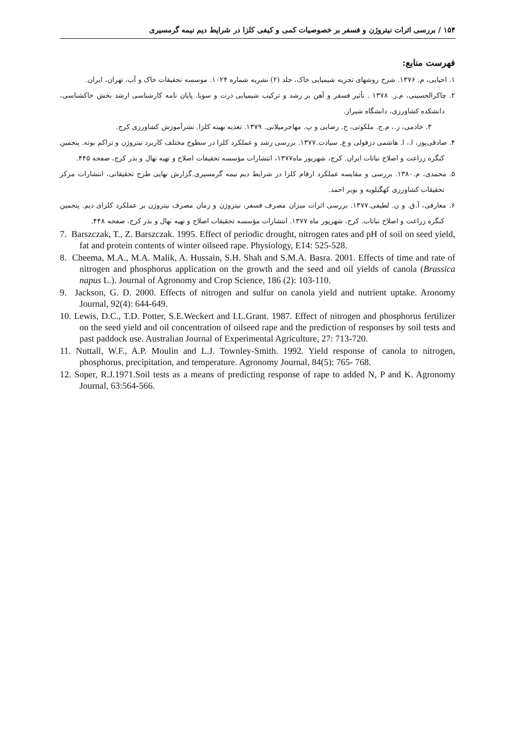۱۵۴ / بررسی اثرات نیتروژن و فسفر بر خصوصیات کمی و کیفی کلزا در شرایط دیم نیمه گرمسیری
فهرست منابع:
۱. احیایی، م. ۱۳۷۶. شرح روشهای تجزیه شیمیایی خاک، جلد (۲) نشریه شماره ۱۰۲۴. موسسه تحقیقات خاک و آب، تهران، ایران.
۲. چاکرالحسینی، م.ر. ۱۳۷۸ . تأثیر فسفر و آهن بر رشد و ترکیب شیمیایی ذرت و سویا. پایان نامه کارشناسی ارشد بخش خاکشناسی، دانشکده کشاورزی، دانشگاه شیراز.
۳. خادمی، ز.، م.ج. ملکوتی، ح. رضایی و پ. مهاجرمیلانی. ۱۳۷۹. تغذیه بهینه کلزا. نشرآموزش کشاورزی کرج.
۴. صادقی‌پور، ا.، ا. هاشمی دزفولی و ع. سیادت.۱۳۷۷. بررسی رشد و عملکرد کلزا در سطوح مختلف کاربرد نیتروژن و تراکم بوته. پنجمین کنگره زراعت و اصلاح نباتات ایران. کرج، شهریور ماه۱۳۷۷، انتشارات مؤسسه تحقیقات اصلاح و تهیه نهال و بذر کرج، صفحه ۴۴۵.
۵. محمدی، م.۱۳۸۰. بررسی و مقایسه عملکرد ارقام کلزا در شرایط دیم نیمه گرمسیری.گزارش نهایی طرح تحقیقاتی، انتشارات مرکز تحقیقات کشاورزی کهگیلویه و بویر احمد.
۶. معارفی، آ.ق. و ن. لطیفی.۱۳۷۷. بررسی اثرات میزان مصرف فسفر، نیتروژن و زمان مصرف نیتروژن بر عملکرد کلزای دیم. پنجمین کنگره زراعت و اصلاح نباتات. کرج، شهریور ماه ۱۳۷۷. انتشارات مؤسسه تحقیقات اصلاح و تهیه نهال و بذر کرج، صفحه ۴۴۸.
7. Barszczak, T., Z. Barszczak. 1995. Effect of periodic drought, nitrogen rates and pH of soil on seed yield, fat and protein contents of winter oilseed rape. Physiology, E14: 525-528.
8. Cheema, M.A., M.A. Malik, A. Hussain, S.H. Shah and S.M.A. Basra. 2001. Effects of time and rate of nitrogen and phosphorus application on the growth and the seed and oil yields of canola (Brassica napus L.). Journal of Agronomy and Crop Science, 186 (2): 103-110.
9. Jackson, G. D. 2000. Effects of nitrogen and sulfur on canola yield and nutrient uptake. Aronomy Journal, 92(4): 644-649.
10. Lewis, D.C., T.D. Potter, S.E.Weckert and I.L.Grant. 1987. Effect of nitrogen and phosphorus fertilizer on the seed yield and oil concentration of oilseed rape and the prediction of responses by soil tests and past paddock use. Australian Journal of Experimental Agriculture, 27: 713-720.
11. Nuttall, W.F., A.P. Moulin and L.J. Townley-Smith. 1992. Yield response of canola to nitrogen, phosphorus, precipitation, and temperature. Agronomy Journal, 84(5): 765- 768.
12. Soper, R.J.1971.Soil tests as a means of predicting response of rape to added N, P and K. Agronomy Journal, 63:564-566.